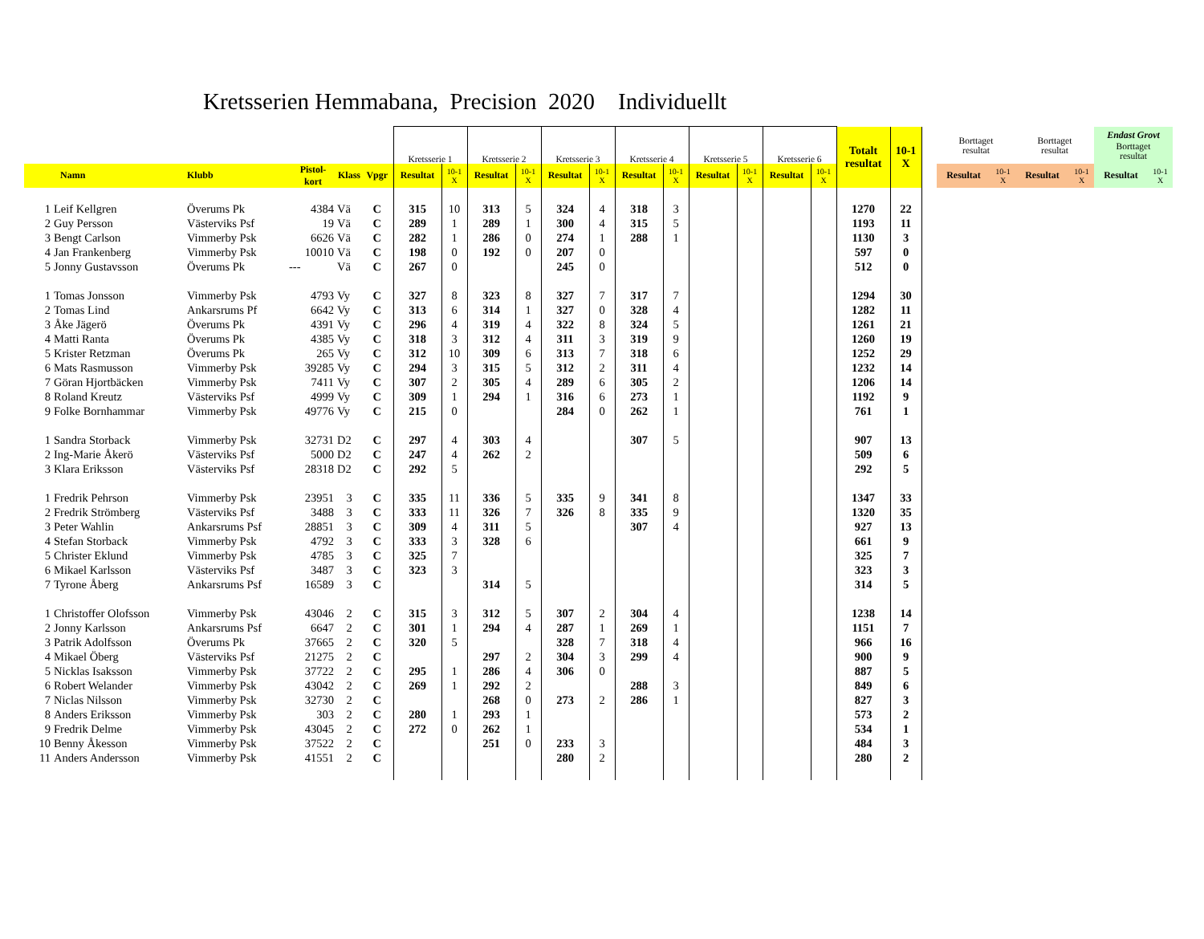Kretsserien Hemmabana, Precision 2020 Individuellt
| | | | | | | Kretsserie 1 | | Kretsserie 2 | | Kretsserie 3 | | Kretsserie 4 | | Kretsserie 5 | | Kretsserie 6 | | Totalt resultat | 10-1 X | | Borttaget resultat | | Borttaget resultat | | Endast Grovt Borttaget resultat | |
| | Namn | Klubb | Pistol- kort | Klass | Vpgr | Resultat | 10-1 X | Resultat | 10-1 X | Resultat | 10-1 X | Resultat | 10-1 X | Resultat | 10-1 X | Resultat | 10-1 X | | | | Resultat | 10-1 X | Resultat | 10-1 X | Resultat | 10-1 X |
| 1 | Leif Kellgren | Överums Pk | 4384 | Vä | C | 315 | 10 | 313 | 5 | 324 | 4 | 318 | 3 | | | | | 1270 | 22 | | | | | | | |
| 2 | Guy Persson | Västerviks Psf | 19 | Vä | C | 289 | 1 | 289 | 1 | 300 | 4 | 315 | 5 | | | | | 1193 | 11 | | | | | | | |
| 3 | Bengt Carlson | Vimmerby Psk | 6626 | Vä | C | 282 | 1 | 286 | 0 | 274 | 1 | 288 | 1 | | | | | 1130 | 3 | | | | | | | |
| 4 | Jan Frankenberg | Vimmerby Psk | 10010 | Vä | C | 198 | 0 | 192 | 0 | 207 | 0 | | | | | | | 597 | 0 | | | | | | | |
| 5 | Jonny Gustavsson | Överums Pk | --- | Vä | C | 267 | 0 | | | 245 | 0 | | | | | | | 512 | 0 | | | | | | | |
| 1 | Tomas Jonsson | Vimmerby Psk | 4793 | Vy | C | 327 | 8 | 323 | 8 | 327 | 7 | 317 | 7 | | | | | 1294 | 30 | | | | | | | |
| 2 | Tomas Lind | Ankarsrums Pf | 6642 | Vy | C | 313 | 6 | 314 | 1 | 327 | 0 | 328 | 4 | | | | | 1282 | 11 | | | | | | | |
| 3 | Åke Jägerö | Överums Pk | 4391 | Vy | C | 296 | 4 | 319 | 4 | 322 | 8 | 324 | 5 | | | | | 1261 | 21 | | | | | | | |
| 4 | Matti Ranta | Överums Pk | 4385 | Vy | C | 318 | 3 | 312 | 4 | 311 | 3 | 319 | 9 | | | | | 1260 | 19 | | | | | | | |
| 5 | Krister Retzman | Överums Pk | 265 | Vy | C | 312 | 10 | 309 | 6 | 313 | 7 | 318 | 6 | | | | | 1252 | 29 | | | | | | | |
| 6 | Mats Rasmusson | Vimmerby Psk | 39285 | Vy | C | 294 | 3 | 315 | 5 | 312 | 2 | 311 | 4 | | | | | 1232 | 14 | | | | | | | |
| 7 | Göran Hjortbäcken | Vimmerby Psk | 7411 | Vy | C | 307 | 2 | 305 | 4 | 289 | 6 | 305 | 2 | | | | | 1206 | 14 | | | | | | | |
| 8 | Roland Kreutz | Västerviks Psf | 4999 | Vy | C | 309 | 1 | 294 | 1 | 316 | 6 | 273 | 1 | | | | | 1192 | 9 | | | | | | | |
| 9 | Folke Bornhammar | Vimmerby Psk | 49776 | Vy | C | 215 | 0 | | | 284 | 0 | 262 | 1 | | | | | 761 | 1 | | | | | | | |
| 1 | Sandra Storback | Vimmerby Psk | 32731 | D2 | C | 297 | 4 | 303 | 4 | | | 307 | 5 | | | | | 907 | 13 | | | | | | | |
| 2 | Ing-Marie Åkerö | Västerviks Psf | 5000 | D2 | C | 247 | 4 | 262 | 2 | | | | | | | | | 509 | 6 | | | | | | | |
| 3 | Klara Eriksson | Västerviks Psf | 28318 | D2 | C | 292 | 5 | | | | | | | | | | | 292 | 5 | | | | | | | |
| 1 | Fredrik Pehrson | Vimmerby Psk | 23951 | 3 | C | 335 | 11 | 336 | 5 | 335 | 9 | 341 | 8 | | | | | 1347 | 33 | | | | | | | |
| 2 | Fredrik Strömberg | Västerviks Psf | 3488 | 3 | C | 333 | 11 | 326 | 7 | 326 | 8 | 335 | 9 | | | | | 1320 | 35 | | | | | | | |
| 3 | Peter Wahlin | Ankarsrums Psf | 28851 | 3 | C | 309 | 4 | 311 | 5 | | | 307 | 4 | | | | | 927 | 13 | | | | | | | |
| 4 | Stefan Storback | Vimmerby Psk | 4792 | 3 | C | 333 | 3 | 328 | 6 | | | | | | | | | 661 | 9 | | | | | | | |
| 5 | Christer Eklund | Vimmerby Psk | 4785 | 3 | C | 325 | 7 | | | | | | | | | | | 325 | 7 | | | | | | | |
| 6 | Mikael Karlsson | Västerviks Psf | 3487 | 3 | C | 323 | 3 | | | | | | | | | | | 323 | 3 | | | | | | | |
| 7 | Tyrone Åberg | Ankarsrums Psf | 16589 | 3 | C | | | 314 | 5 | | | | | | | | | 314 | 5 | | | | | | | |
| 1 | Christoffer Olofsson | Vimmerby Psk | 43046 | 2 | C | 315 | 3 | 312 | 5 | 307 | 2 | 304 | 4 | | | | | 1238 | 14 | | | | | | | |
| 2 | Jonny Karlsson | Ankarsrums Psf | 6647 | 2 | C | 301 | 1 | 294 | 4 | 287 | 1 | 269 | 1 | | | | | 1151 | 7 | | | | | | | |
| 3 | Patrik Adolfsson | Överums Pk | 37665 | 2 | C | 320 | 5 | | | 328 | 7 | 318 | 4 | | | | | 966 | 16 | | | | | | | |
| 4 | Mikael Öberg | Västerviks Psf | 21275 | 2 | C | | | 297 | 2 | 304 | 3 | 299 | 4 | | | | | 900 | 9 | | | | | | | |
| 5 | Nicklas Isaksson | Vimmerby Psk | 37722 | 2 | C | 295 | 1 | 286 | 4 | 306 | 0 | | | | | | | 887 | 5 | | | | | | | |
| 6 | Robert Welander | Vimmerby Psk | 43042 | 2 | C | 269 | 1 | 292 | 2 | | | 288 | 3 | | | | | 849 | 6 | | | | | | | |
| 7 | Niclas Nilsson | Vimmerby Psk | 32730 | 2 | C | | | 268 | 0 | 273 | 2 | 286 | 1 | | | | | 827 | 3 | | | | | | | |
| 8 | Anders Eriksson | Vimmerby Psk | 303 | 2 | C | 280 | 1 | 293 | 1 | | | | | | | | | 573 | 2 | | | | | | | |
| 9 | Fredrik Delme | Vimmerby Psk | 43045 | 2 | C | 272 | 0 | 262 | 1 | | | | | | | | | 534 | 1 | | | | | | | |
| 10 | Benny Åkesson | Vimmerby Psk | 37522 | 2 | C | | | 251 | 0 | 233 | 3 | | | | | | | 484 | 3 | | | | | | | |
| 11 | Anders Andersson | Vimmerby Psk | 41551 | 2 | C | | | | | 280 | 2 | | | | | | | 280 | 2 | | | | | | | |